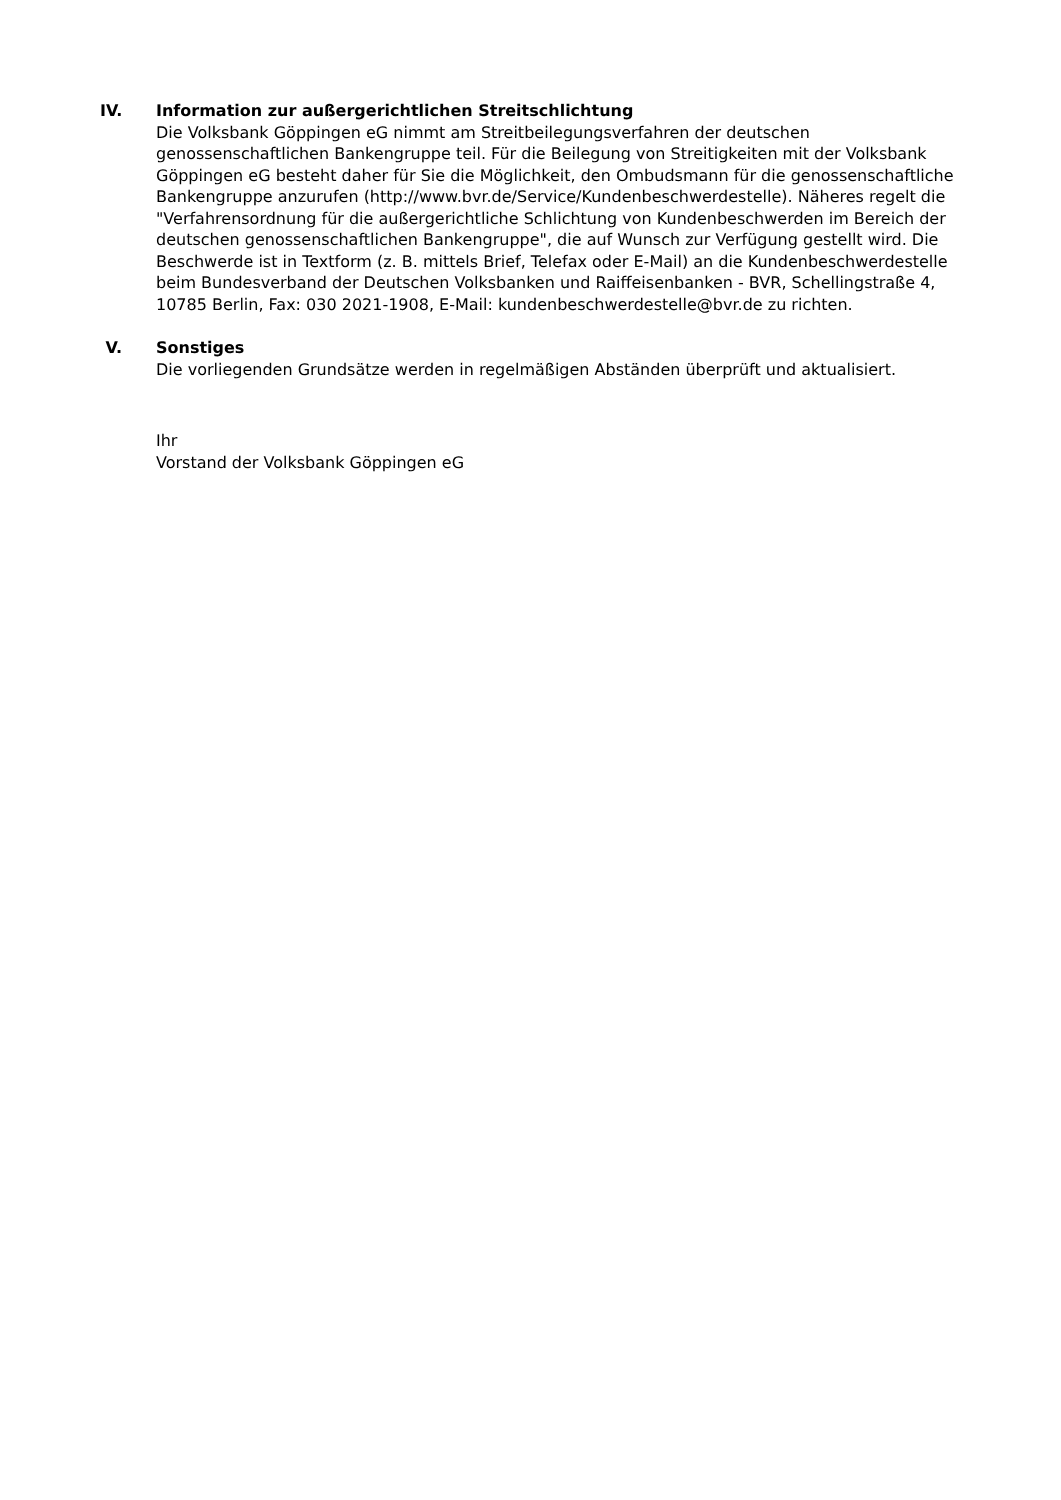IV. Information zur außergerichtlichen Streitschlichtung
Die Volksbank Göppingen eG nimmt am Streitbeilegungsverfahren der deutschen genossenschaftlichen Bankengruppe teil. Für die Beilegung von Streitigkeiten mit der Volksbank Göppingen eG besteht daher für Sie die Möglichkeit, den Ombudsmann für die genossenschaftliche Bankengruppe anzurufen (http://www.bvr.de/Service/Kundenbeschwerdestelle). Näheres regelt die "Verfahrensordnung für die außergerichtliche Schlichtung von Kundenbeschwerden im Bereich der deutschen genossenschaftlichen Bankengruppe", die auf Wunsch zur Verfügung gestellt wird. Die Beschwerde ist in Textform (z. B. mittels Brief, Telefax oder E-Mail) an die Kundenbeschwerdestelle beim Bundesverband der Deutschen Volksbanken und Raiffeisenbanken - BVR, Schellingstraße 4, 10785 Berlin, Fax: 030 2021-1908, E-Mail: kundenbeschwerdestelle@bvr.de zu richten.
V. Sonstiges
Die vorliegenden Grundsätze werden in regelmäßigen Abständen überprüft und aktualisiert.
Ihr
Vorstand der Volksbank Göppingen eG